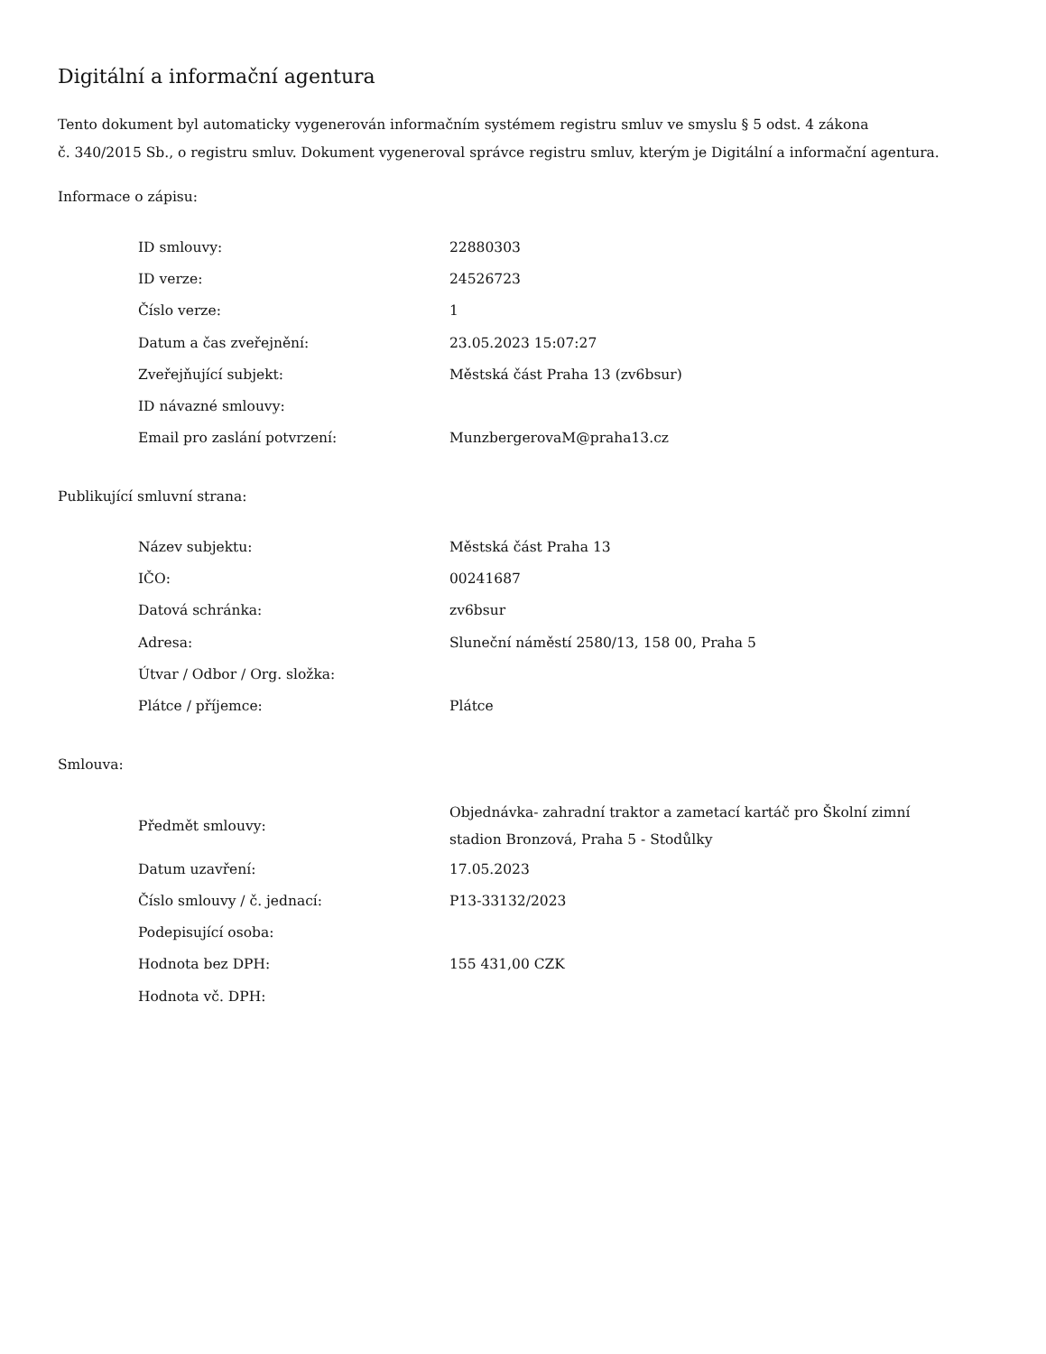Digitální a informační agentura
Tento dokument byl automaticky vygenerován informačním systémem registru smluv ve smyslu § 5 odst. 4 zákona
č. 340/2015 Sb., o registru smluv. Dokument vygeneroval správce registru smluv, kterým je Digitální a informační agentura.
Informace o zápisu:
| ID smlouvy: | 22880303 |
| ID verze: | 24526723 |
| Číslo verze: | 1 |
| Datum a čas zveřejnění: | 23.05.2023 15:07:27 |
| Zveřejňující subjekt: | Městská část Praha 13 (zv6bsur) |
| ID návazné smlouvy: | |
| Email pro zaslání potvrzení: | MunzbergerovaM@praha13.cz |
Publikující smluvní strana:
| Název subjektu: | Městská část Praha 13 |
| IČO: | 00241687 |
| Datová schránka: | zv6bsur |
| Adresa: | Sluneční náměstí 2580/13, 158 00, Praha 5 |
| Útvar / Odbor / Org. složka: | |
| Plátce / příjemce: | Plátce |
Smlouva:
| Předmět smlouvy: | Objednávka- zahradní traktor a zametací kartáč pro Školní zimní stadion Bronzová, Praha 5 - Stodůlky |
| Datum uzavření: | 17.05.2023 |
| Číslo smlouvy / č. jednací: | P13-33132/2023 |
| Podepisující osoba: | |
| Hodnota bez DPH: | 155 431,00 CZK |
| Hodnota vč. DPH: | |